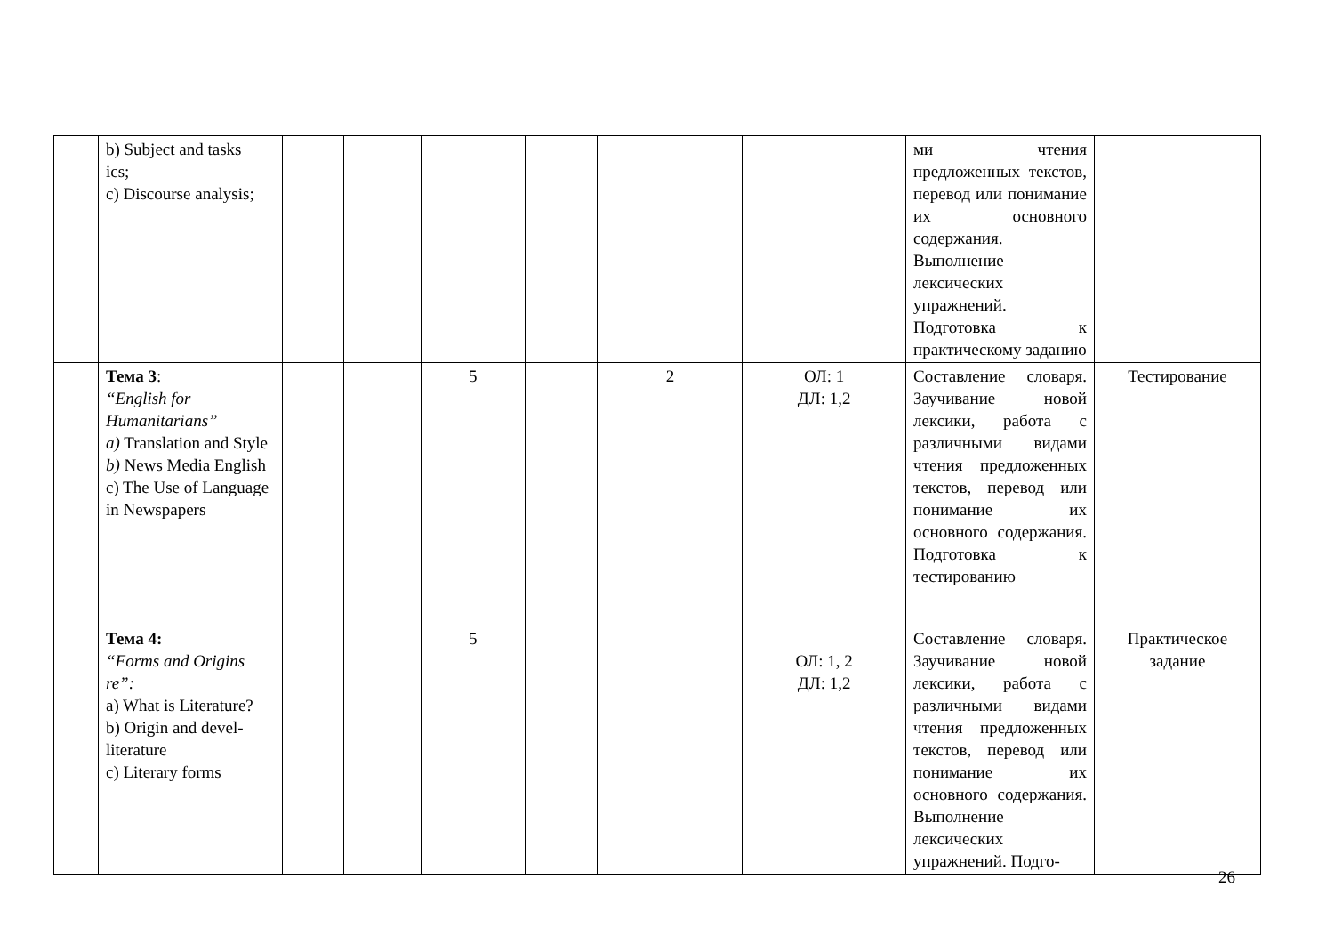| | b) Subject and tasks ics; c) Discourse analysis; | | | | | | | ми чтения предложенных текстов, перевод или понимание их основного содержания. Выполнение лексических упражнений. Подготовка к практическому заданию | |
| | Тема 3 : “English for Humanitarians” a) Translation and Style b) News Media English c) The Use of Language in Newspapers | | | 5 | | 2 | ОЛ: 1 ДЛ: 1,2 | Составление словаря. Заучивание новой лексики, работа с различными видами чтения предложенных текстов, перевод или понимание их основного содержания. Подготовка к тестированию | Тестирование |
| | Тема 4: “Forms and Origins re”: a) What is Literature? b) Origin and devel- literature c) Literary forms | | | 5 | | | ОЛ: 1, 2 ДЛ: 1,2 | Составление словаря. Заучивание новой лексики, работа с различными видами чтения предложенных текстов, перевод или понимание их основного содержания. Выполнение лексических упражнений. Подго- | Практическое задание |
26